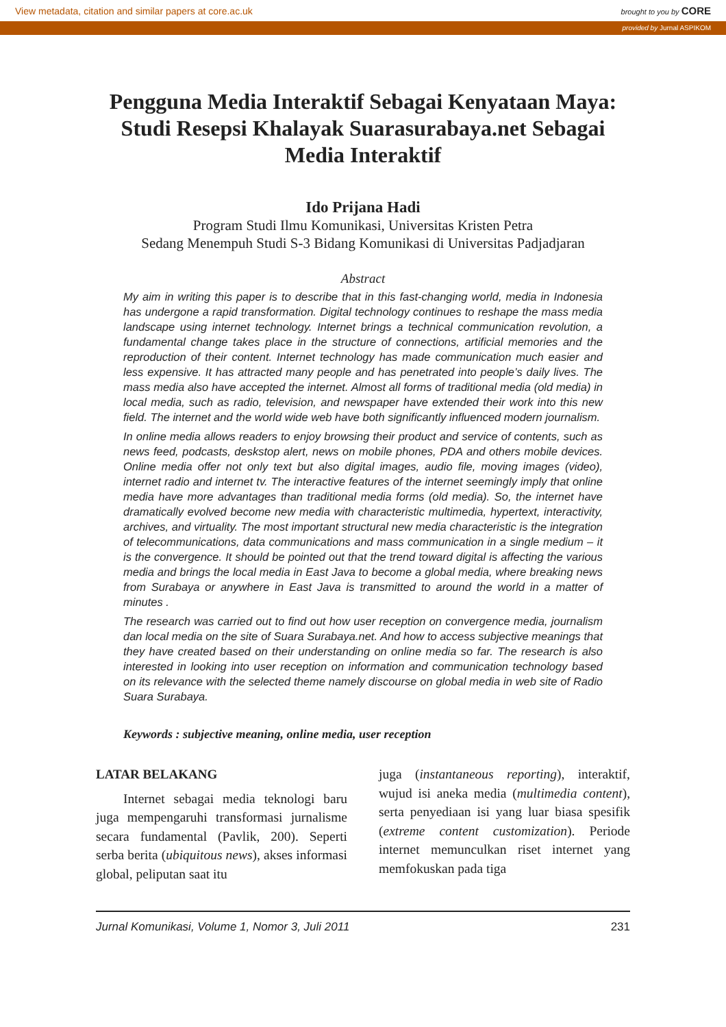View metadata, citation and similar papers at core.ac.uk brought to you by CORE
provided by Jurnal ASPIKOM
Pengguna Media Interaktif Sebagai Kenyataan Maya: Studi Resepsi Khalayak Suarasurabaya.net Sebagai Media Interaktif
Ido Prijana Hadi
Program Studi Ilmu Komunikasi, Universitas Kristen Petra
Sedang Menempuh Studi S-3 Bidang Komunikasi di Universitas Padjadjaran
Abstract
My aim in writing this paper is to describe that in this fast-changing world, media in Indonesia has undergone a rapid transformation. Digital technology continues to reshape the mass media landscape using internet technology. Internet brings a technical communication revolution, a fundamental change takes place in the structure of connections, artificial memories and the reproduction of their content. Internet technology has made communication much easier and less expensive. It has attracted many people and has penetrated into people’s daily lives. The mass media also have accepted the internet. Almost all forms of traditional media (old media) in local media, such as radio, television, and newspaper have extended their work into this new field. The internet and the world wide web have both significantly influenced modern journalism.
In online media allows readers to enjoy browsing their product and service of contents, such as news feed, podcasts, deskstop alert, news on mobile phones, PDA and others mobile devices. Online media offer not only text but also digital images, audio file, moving images (video), internet radio and internet tv. The interactive features of the internet seemingly imply that online media have more advantages than traditional media forms (old media). So, the internet have dramatically evolved become new media with characteristic multimedia, hypertext, interactivity, archives, and virtuality. The most important structural new media characteristic is the integration of telecommunications, data communications and mass communication in a single medium – it is the convergence. It should be pointed out that the trend toward digital is affecting the various media and brings the local media in East Java to become a global media, where breaking news from Surabaya or anywhere in East Java is transmitted to around the world in a matter of minutes .
The research was carried out to find out how user reception on convergence media, journalism dan local media on the site of Suara Surabaya.net. And how to access subjective meanings that they have created based on their understanding on online media so far. The research is also interested in looking into user reception on information and communication technology based on its relevance with the selected theme namely discourse on global media in web site of Radio Suara Surabaya.
Keywords : subjective meaning, online media, user reception
LATAR BELAKANG
Internet sebagai media teknologi baru juga mempengaruhi transformasi jurnalisme secara fundamental (Pavlik, 200). Seperti serba berita (ubiquitous news), akses informasi global, peliputan saat itu
juga (instantaneous reporting), interaktif, wujud isi aneka media (multimedia content), serta penyediaan isi yang luar biasa spesifik (extreme content customization). Periode internet memunculkan riset internet yang memfokuskan pada tiga
Jurnal Komunikasi, Volume 1, Nomor 3, Juli 2011 231